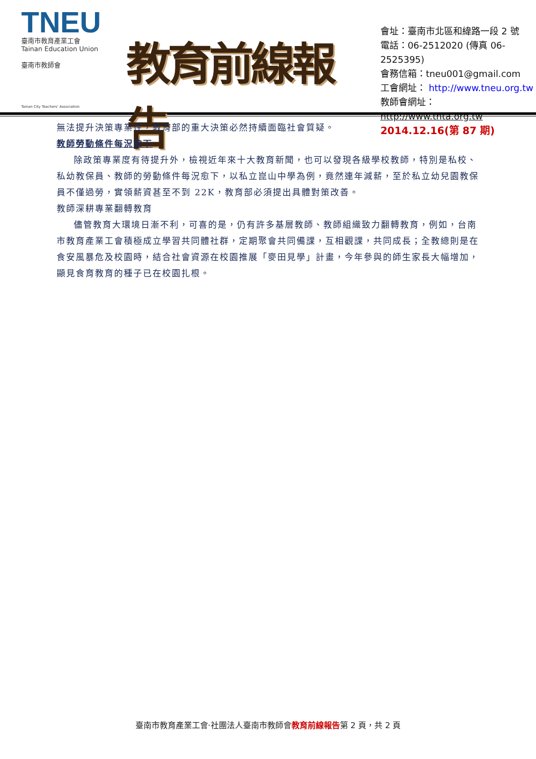TNEU
臺南市教育產業工會
Tainan Education Union
臺南市教師會
Tainan City Teachers' Association
教育前線報告
會址：臺南市北區和緯路一段 2 號
電話：06-2512020 (傳真 06-2525395)
會務信箱：tneu001@gmail.com
工會網址： http://www.tneu.org.tw
教師會網址：http://www.tnta.org.tw
2014.12.16(第 87 期)
無法提升決策專業性，教育部的重大決策必然持續面臨社會質疑。
教師勞動條件每況愈下
除政策專業度有待提升外，檢視近年來十大教育新聞，也可以發現各級學校教師，特別是私校、私幼教保員、教師的勞動條件每況愈下，以私立崑山中學為例，竟然連年減薪，至於私立幼兒園教保員不僅過勞，實領薪資甚至不到 22K，教育部必須提出具體對策改善。
教師深耕專業翻轉教育
儘管教育大環境日漸不利，可喜的是，仍有許多基層教師、教師組織致力翻轉教育，例如，台南市教育產業工會積極成立學習共同體社群，定期聚會共同備課，互相觀課，共同成長；全教總則是在食安風暴危及校園時，結合社會資源在校園推展「麥田見學」計畫，今年參與的師生家長大幅增加，顯見食育教育的種子已在校園扎根。
臺南市教育產業工會‧社團法人臺南市教師會教育前線報告第 2 頁，共 2 頁